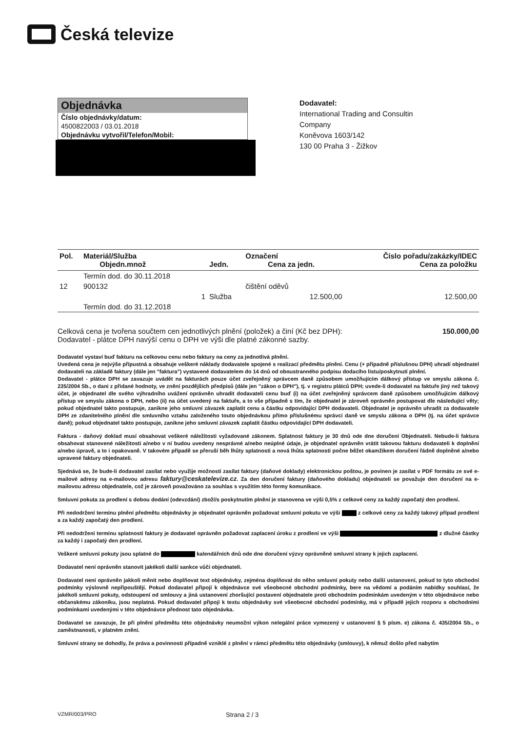Česká televize
Objednávka
Číslo objednávky/datum:
4500822003 / 03.01.2018
Objednávku vytvořil/Telefon/Mobil:
Dodavatel:
International Trading and Consultin
Company
Koněvova 1603/142
130 00 Praha 3 - Žižkov
| Pol. | Materiál/Služba Objedn.množ | Jedn. | Označení Cena za jedn. | Číslo pořadu/zakázky/IDEC Cena za položku |
| --- | --- | --- | --- | --- |
| | Termín dod. do 30.11.2018 | | | |
| 12 | 900132 | | čištění oděvů | |
| | 1 | Služba | 12.500,00 | 12.500,00 |
| | Termín dod. do 31.12.2018 | | | |
Celková cena je tvořena součtem cen jednotlivých plnění (položek) a činí (Kč bez DPH):
Dodavatel - plátce DPH navýší cenu o DPH ve výši dle platné zákonné sazby. 150.000,00
Dodavatel vystaví buď fakturu na celkovou cenu nebo faktury na ceny za jednotlivá plnění.
Uvedená cena je nejvýše přípustná a obsahuje veškeré náklady dodavatele spojené s realizací předmětu plnění. Cenu (+ případně příslušnou DPH) uhradí objednatel dodavateli na základě faktury (dále jen "faktura") vystavené dodavatelem do 14 dnů od oboustranného podpisu dodacího listu/poskytnutí plnění.
Dodavatel - plátce DPH se zavazuje uvádět na fakturách pouze účet zveřejněný správcem daně způsobem umožňujícím dálkový přístup ve smyslu zákona č. 235/2004 Sb., o dani z přidané hodnoty, ve znění pozdějších předpisů (dále jen "zákon o DPH"), tj. v registru plátců DPH; uvede-li dodavatel na faktuře jiný než takový účet, je objednatel dle svého výhradního uvážení oprávněn uhradit dodavateli cenu buď (i) na účet zveřejněný správcem daně způsobem umožňujícím dálkový přístup ve smyslu zákona o DPH, nebo (ii) na účet uvedený na faktuře, a to vše případně s tím, že objednatel je zároveň oprávněn postupovat dle následující věty; pokud objednatel takto postupuje, zanikne jeho smluvní závazek zaplatit cenu a částku odpovídající DPH dodavateli. Objednatel je oprávněn uhradit za dodavatele DPH ze zdanitelného plnění dle smluvního vztahu založeného touto objednávkou přímo příslušnému správci daně ve smyslu zákona o DPH (tj. na účet správce daně); pokud objednatel takto postupuje, zanikne jeho smluvní závazek zaplatit částku odpovídající DPH dodavateli.
Faktura - daňový doklad musí obsahovat veškeré náležitosti vyžadované zákonem. Splatnost faktury je 30 dnů ode dne doručení Objednateli. Nebude-li faktura obsahovat stanovené náležitosti a/nebo v ní budou uvedeny nesprávné a/nebo neúplné údaje, je objednatel oprávněn vrátit takovou fakturu dodavateli k doplnění a/nebo úpravě, a to i opakovaně. V takovém případě se přeruší běh lhůty splatnosti a nová lhůta splatnosti počne běžet okamžikem doručení řádně doplněné a/nebo upravené faktury objednateli.
Sjednává se, že bude-li dodavatel zasílat nebo využije možnosti zasílat faktury (daňové doklady) elektronickou poštou, je povinen je zasílat v PDF formátu ze své e-mailové adresy na e-mailovou adresu faktury@ceskatelevize.cz. Za den doručení faktury (daňového dokladu) objednateli se považuje den doručení na e-mailovou adresu objednatele, což je zároveň považováno za souhlas s využitím této formy komunikace.
Smluvní pokuta za prodlení s dobou dodání (odevzdání) zboží/s poskytnutím plnění je stanovena ve výši 0,5% z celkové ceny za každý započatý den prodlení.
Při nedodržení termínu plnění předmětu objednávky je objednatel oprávněn požadovat smluvní pokutu ve výši z celkové ceny za každý takový případ prodlení a za každý započatý den prodlení.
Při nedodržení termínu splatnosti faktury je dodavatel oprávněn požadovat zaplacení úroku z prodlení ve výši z dlužné částky za každý i započatý den prodlení.
Veškeré smluvní pokuty jsou splatné do kalendářních dnů ode dne doručení výzvy oprávněné smluvní strany k jejich zaplacení.
Dodavatel není oprávněn stanovit jakékoli další sankce vůči objednateli.
Dodavatel není oprávněn jakkoli měnit nebo doplňovat text objednávky, zejména doplňovat do něho smluvní pokuty nebo další ustanovení, pokud to tyto obchodní podmínky výslovně nepřipouštějí. Pokud dodavatel připojí k objednávce své všeobecné obchodní podmínky, bere na vědomí a podáním nabídky souhlasí, že jakékoli smluvní pokuty, odstoupení od smlouvy a jiná ustanovení zhoršující postavení objednatele proti obchodním podmínkám uvedeným v této objednávce nebo občanskému zákoníku, jsou neplatná. Pokud dodavatel připojí k textu objednávky své všeobecné obchodní podmínky, má v případě jejich rozporu s obchodními podmínkami uvedenými v této objednávce přednost tato objednávka.
Dodavatel se zavazuje, že při plnění předmětu této objednávky neumožní výkon nelegální práce vymezený v ustanovení § 5 písm. e) zákona č. 435/2004 Sb., o zaměstnanosti, v platném znění.
Smluvní strany se dohodly, že práva a povinnosti případně vzniklé z plnění v rámci předmětu této objednávky (smlouvy), k němuž došlo před nabytím
VZMR/003/PRO Strana 2 / 3